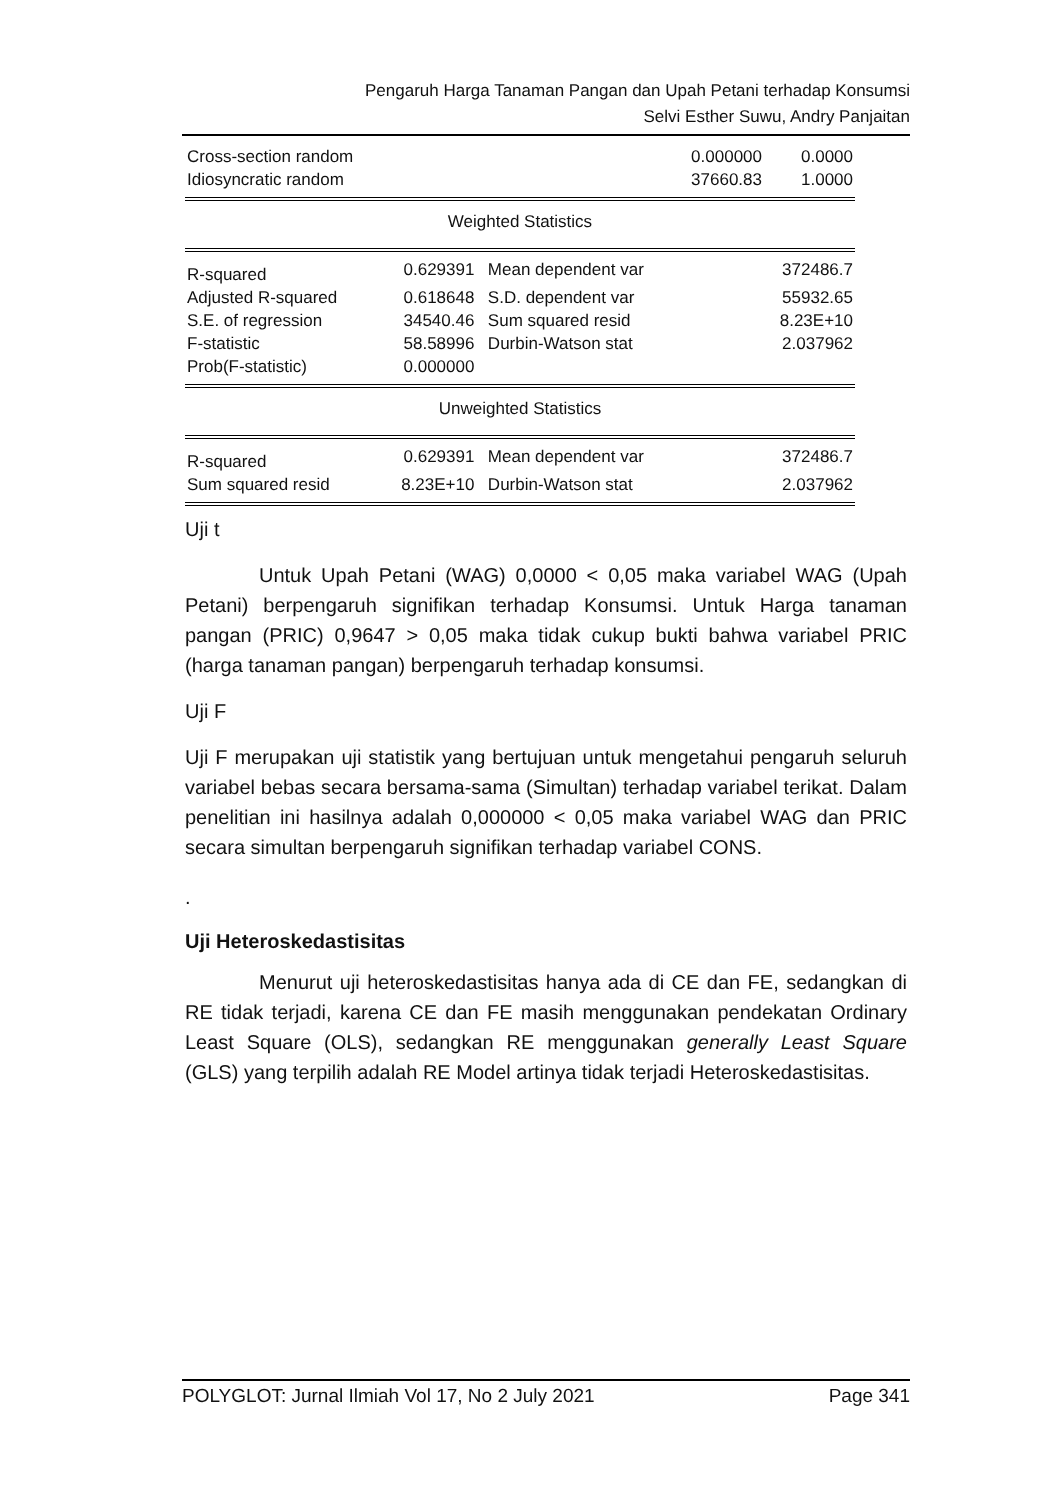Pengaruh Harga Tanaman Pangan dan Upah Petani terhadap Konsumsi
Selvi Esther Suwu, Andry Panjaitan
| Cross-section random | | | 0.000000 | 0.0000 |
| Idiosyncratic random | | | 37660.83 | 1.0000 |
| Weighted Statistics | | | | |
| R-squared | 0.629391 | Mean dependent var | | 372486.7 |
| Adjusted R-squared | 0.618648 | S.D. dependent var | | 55932.65 |
| S.E. of regression | 34540.46 | Sum squared resid | | 8.23E+10 |
| F-statistic | 58.58996 | Durbin-Watson stat | | 2.037962 |
| Prob(F-statistic) | 0.000000 | | | |
| Unweighted Statistics | | | | |
| R-squared | 0.629391 | Mean dependent var | | 372486.7 |
| Sum squared resid | 8.23E+10 | Durbin-Watson stat | | 2.037962 |
Uji t
Untuk Upah Petani (WAG) 0,0000 < 0,05 maka variabel WAG (Upah Petani) berpengaruh signifikan terhadap Konsumsi. Untuk Harga tanaman pangan (PRIC) 0,9647 > 0,05 maka tidak cukup bukti bahwa variabel PRIC (harga tanaman pangan) berpengaruh terhadap konsumsi.
Uji F
Uji F merupakan uji statistik yang bertujuan untuk mengetahui pengaruh seluruh variabel bebas secara bersama-sama (Simultan) terhadap variabel terikat. Dalam penelitian ini hasilnya adalah 0,000000 < 0,05 maka variabel WAG dan PRIC secara simultan berpengaruh signifikan terhadap variabel CONS.
.
Uji Heteroskedastisitas
Menurut uji heteroskedastisitas hanya ada di CE dan FE, sedangkan di RE tidak terjadi, karena CE dan FE masih menggunakan pendekatan Ordinary Least Square (OLS), sedangkan RE menggunakan generally Least Square (GLS) yang terpilih adalah RE Model artinya tidak terjadi Heteroskedastisitas.
POLYGLOT: Jurnal Ilmiah Vol 17, No 2 July 2021 Page 341